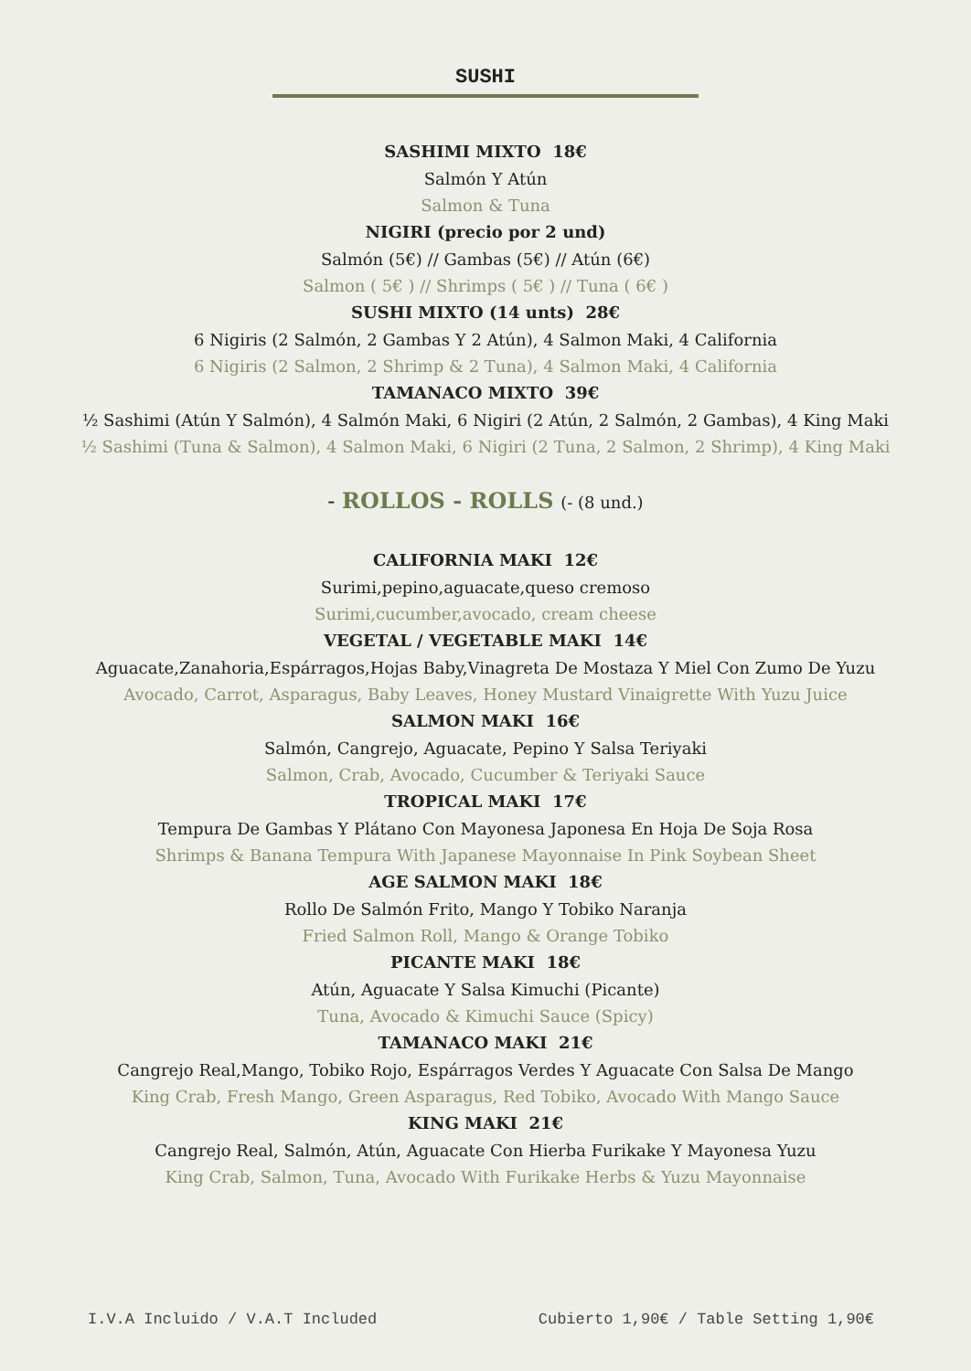SUSHI
SASHIMI MIXTO 18€
Salmón Y Atún
Salmon & Tuna
NIGIRI (precio por 2 und)
Salmón (5€) // Gambas (5€) // Atún (6€)
Salmon ( 5€ ) // Shrimps ( 5€ ) // Tuna ( 6€ )
SUSHI MIXTO (14 unts) 28€
6 Nigiris (2 Salmón, 2 Gambas Y 2 Atún), 4 Salmon Maki, 4 California
6 Nigiris (2 Salmon, 2 Shrimp & 2 Tuna), 4 Salmon Maki, 4 California
TAMANACO MIXTO 39€
½ Sashimi (Atún Y Salmón), 4 Salmón Maki, 6 Nigiri (2 Atún, 2 Salmón, 2 Gambas), 4 King Maki
½ Sashimi (Tuna & Salmon), 4 Salmon Maki, 6 Nigiri (2 Tuna, 2 Salmon, 2 Shrimp), 4 King Maki
- ROLLOS - ROLLS (- (8 und.)
CALIFORNIA MAKI 12€
Surimi,pepino,aguacate,queso cremoso
Surimi,cucumber,avocado, cream cheese
VEGETAL / VEGETABLE MAKI 14€
Aguacate,Zanahoria,Espárragos,Hojas Baby,Vinagreta De Mostaza Y Miel Con Zumo De Yuzu
Avocado, Carrot, Asparagus, Baby Leaves, Honey Mustard Vinaigrette With Yuzu Juice
SALMON MAKI 16€
Salmón, Cangrejo, Aguacate, Pepino Y Salsa Teriyaki
Salmon, Crab, Avocado, Cucumber & Teriyaki Sauce
TROPICAL MAKI 17€
Tempura De Gambas Y Plátano Con Mayonesa Japonesa En Hoja De Soja Rosa
Shrimps & Banana Tempura With Japanese Mayonnaise In Pink Soybean Sheet
AGE SALMON MAKI 18€
Rollo De Salmón Frito, Mango Y Tobiko Naranja
Fried Salmon Roll, Mango & Orange Tobiko
PICANTE MAKI 18€
Atún, Aguacate Y Salsa Kimuchi (Picante)
Tuna, Avocado & Kimuchi Sauce (Spicy)
TAMANACO MAKI 21€
Cangrejo Real,Mango, Tobiko Rojo, Espárragos Verdes Y Aguacate Con Salsa De Mango
King Crab, Fresh Mango, Green Asparagus, Red Tobiko, Avocado With Mango Sauce
KING MAKI 21€
Cangrejo Real, Salmón, Atún, Aguacate Con Hierba Furikake Y Mayonesa Yuzu
King Crab, Salmon, Tuna, Avocado With Furikake Herbs & Yuzu Mayonnaise
I.V.A Incluido / V.A.T Included Cubierto 1,90€ / Table Setting 1,90€